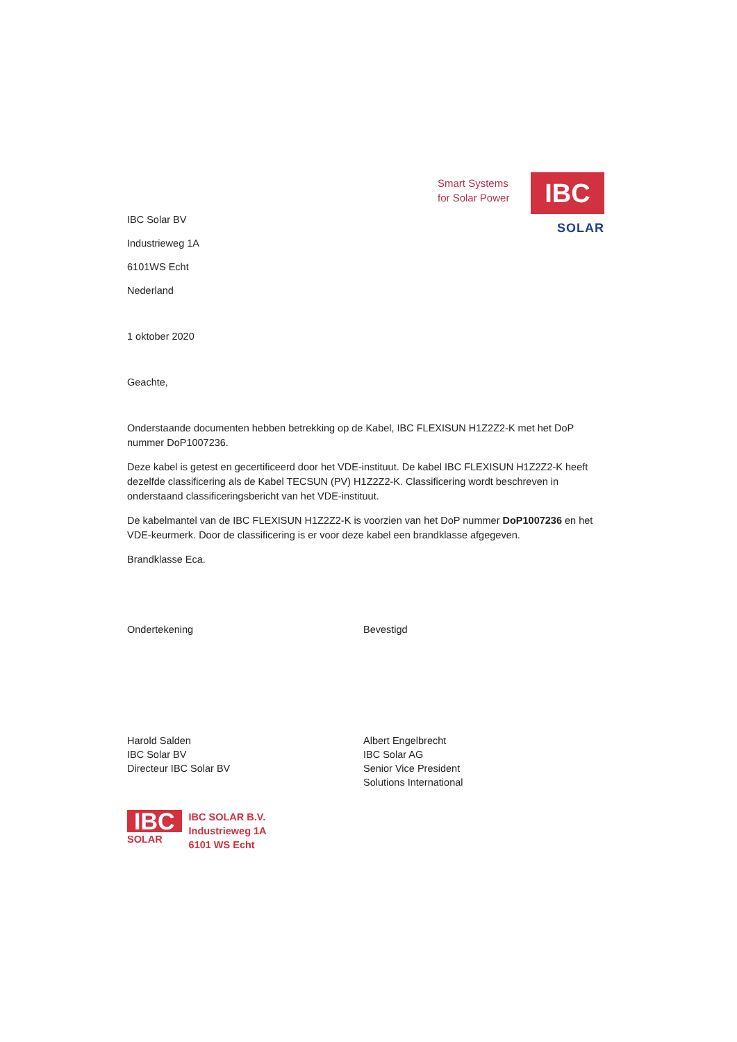Smart Systems
for Solar Power
IBC
SOLAR
IBC Solar BV
Industrieweg 1A
6101WS Echt
Nederland
1 oktober 2020
Geachte,
Onderstaande documenten hebben betrekking op de Kabel, IBC FLEXISUN H1Z2Z2-K met het DoP nummer DoP1007236.
Deze kabel is getest en gecertificeerd door het VDE-instituut. De kabel IBC FLEXISUN H1Z2Z2-K heeft dezelfde classificering als de Kabel TECSUN (PV) H1Z2Z2-K. Classificering wordt beschreven in onderstaand classificeringsbericht van het VDE-instituut.
De kabelmantel van de IBC FLEXISUN H1Z2Z2-K is voorzien van het DoP nummer DoP1007236 en het VDE-keurmerk. Door de classificering is er voor deze kabel een brandklasse afgegeven.
Brandklasse Eca.
Ondertekening
Harold Salden
IBC Solar BV
Directeur IBC Solar BV
IBC
SOLAR
IBC SOLAR B.V.
Industrieweg 1A
6101 WS Echt
Bevestigd
Albert Engelbrecht
IBC Solar AG
Senior Vice President
Solutions International